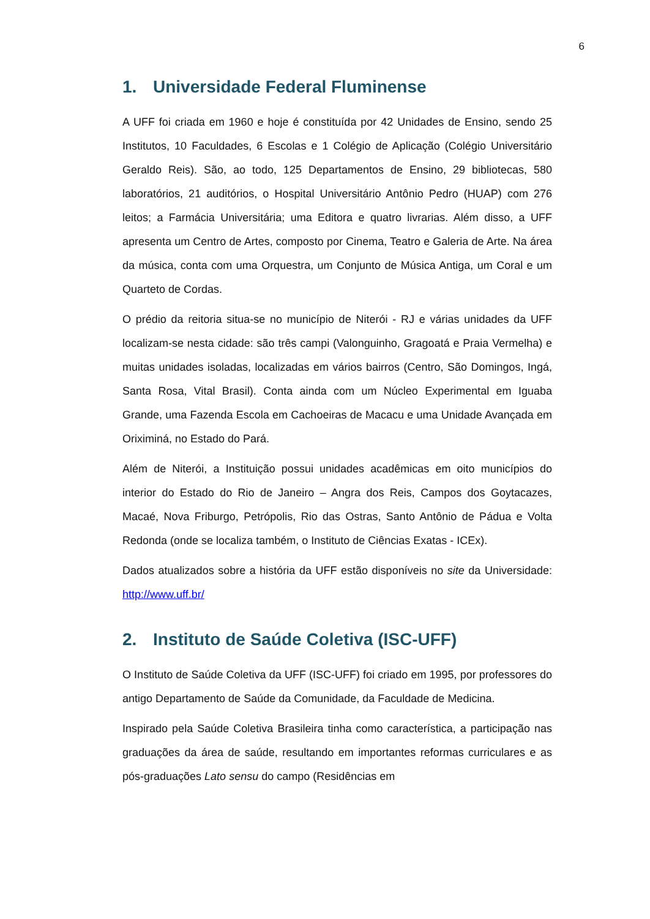6
1. Universidade Federal Fluminense
A UFF foi criada em 1960 e hoje é constituída por 42 Unidades de Ensino, sendo 25 Institutos, 10 Faculdades, 6 Escolas e 1 Colégio de Aplicação (Colégio Universitário Geraldo Reis). São, ao todo, 125 Departamentos de Ensino, 29 bibliotecas, 580 laboratórios, 21 auditórios, o Hospital Universitário Antônio Pedro (HUAP) com 276 leitos; a Farmácia Universitária; uma Editora e quatro livrarias. Além disso, a UFF apresenta um Centro de Artes, composto por Cinema, Teatro e Galeria de Arte. Na área da música, conta com uma Orquestra, um Conjunto de Música Antiga, um Coral e um Quarteto de Cordas.
O prédio da reitoria situa-se no município de Niterói - RJ e várias unidades da UFF localizam-se nesta cidade: são três campi (Valonguinho, Gragoatá e Praia Vermelha) e muitas unidades isoladas, localizadas em vários bairros (Centro, São Domingos, Ingá, Santa Rosa, Vital Brasil). Conta ainda com um Núcleo Experimental em Iguaba Grande, uma Fazenda Escola em Cachoeiras de Macacu e uma Unidade Avançada em Oriximiná, no Estado do Pará.
Além de Niterói, a Instituição possui unidades acadêmicas em oito municípios do interior do Estado do Rio de Janeiro – Angra dos Reis, Campos dos Goytacazes, Macaé, Nova Friburgo, Petrópolis, Rio das Ostras, Santo Antônio de Pádua e Volta Redonda (onde se localiza também, o Instituto de Ciências Exatas - ICEx).
Dados atualizados sobre a história da UFF estão disponíveis no site da Universidade: http://www.uff.br/
2. Instituto de Saúde Coletiva (ISC-UFF)
O Instituto de Saúde Coletiva da UFF (ISC-UFF) foi criado em 1995, por professores do antigo Departamento de Saúde da Comunidade, da Faculdade de Medicina.
Inspirado pela Saúde Coletiva Brasileira tinha como característica, a participação nas graduações da área de saúde, resultando em importantes reformas curriculares e as pós-graduações Lato sensu do campo (Residências em